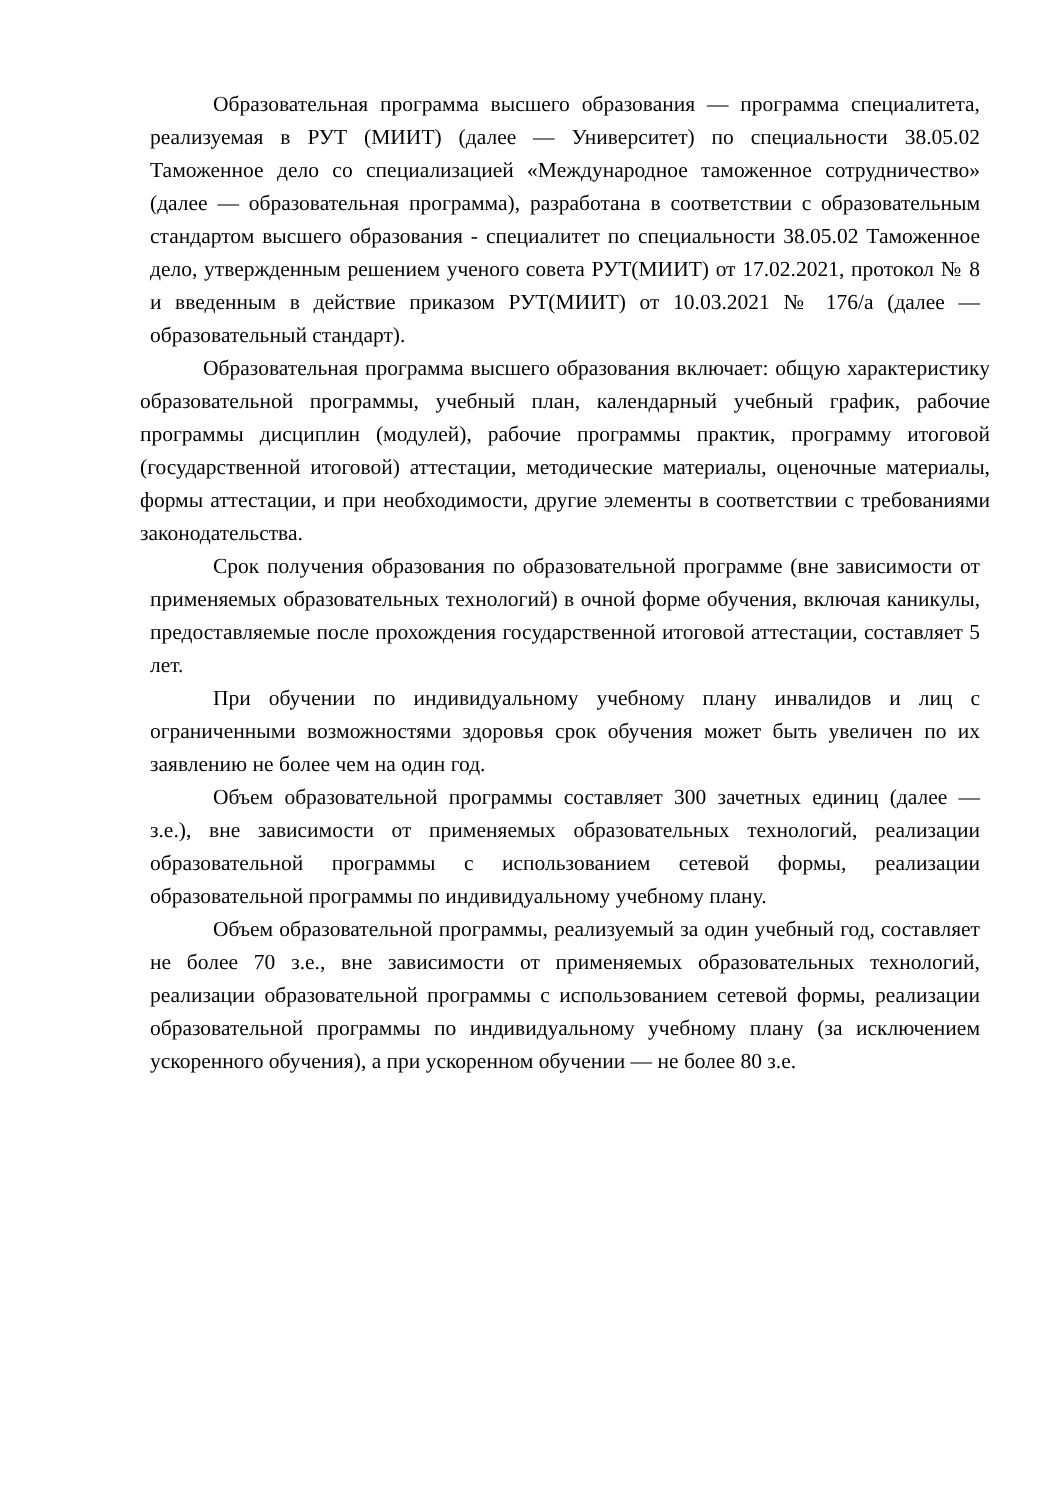Образовательная программа высшего образования — программа специалитета, реализуемая в РУТ (МИИТ) (далее — Университет) по специальности 38.05.02 Таможенное дело со специализацией «Международное таможенное сотрудничество» (далее — образовательная программа), разработана в соответствии с образовательным стандартом высшего образования - специалитет по специальности 38.05.02 Таможенное дело, утвержденным решением ученого совета РУТ(МИИТ) от 17.02.2021, протокол № 8 и введенным в действие приказом РУТ(МИИТ) от 10.03.2021 № 176/а (далее — образовательный стандарт).
Образовательная программа высшего образования включает: общую характеристику образовательной программы, учебный план, календарный учебный график, рабочие программы дисциплин (модулей), рабочие программы практик, программу итоговой (государственной итоговой) аттестации, методические материалы, оценочные материалы, формы аттестации, и при необходимости, другие элементы в соответствии с требованиями законодательства.
Срок получения образования по образовательной программе (вне зависимости от применяемых образовательных технологий) в очной форме обучения, включая каникулы, предоставляемые после прохождения государственной итоговой аттестации, составляет 5 лет.
При обучении по индивидуальному учебному плану инвалидов и лиц с ограниченными возможностями здоровья срок обучения может быть увеличен по их заявлению не более чем на один год.
Объем образовательной программы составляет 300 зачетных единиц (далее — з.е.), вне зависимости от применяемых образовательных технологий, реализации образовательной программы с использованием сетевой формы, реализации образовательной программы по индивидуальному учебному плану.
Объем образовательной программы, реализуемый за один учебный год, составляет не более 70 з.е., вне зависимости от применяемых образовательных технологий, реализации образовательной программы с использованием сетевой формы, реализации образовательной программы по индивидуальному учебному плану (за исключением ускоренного обучения), а при ускоренном обучении — не более 80 з.е.